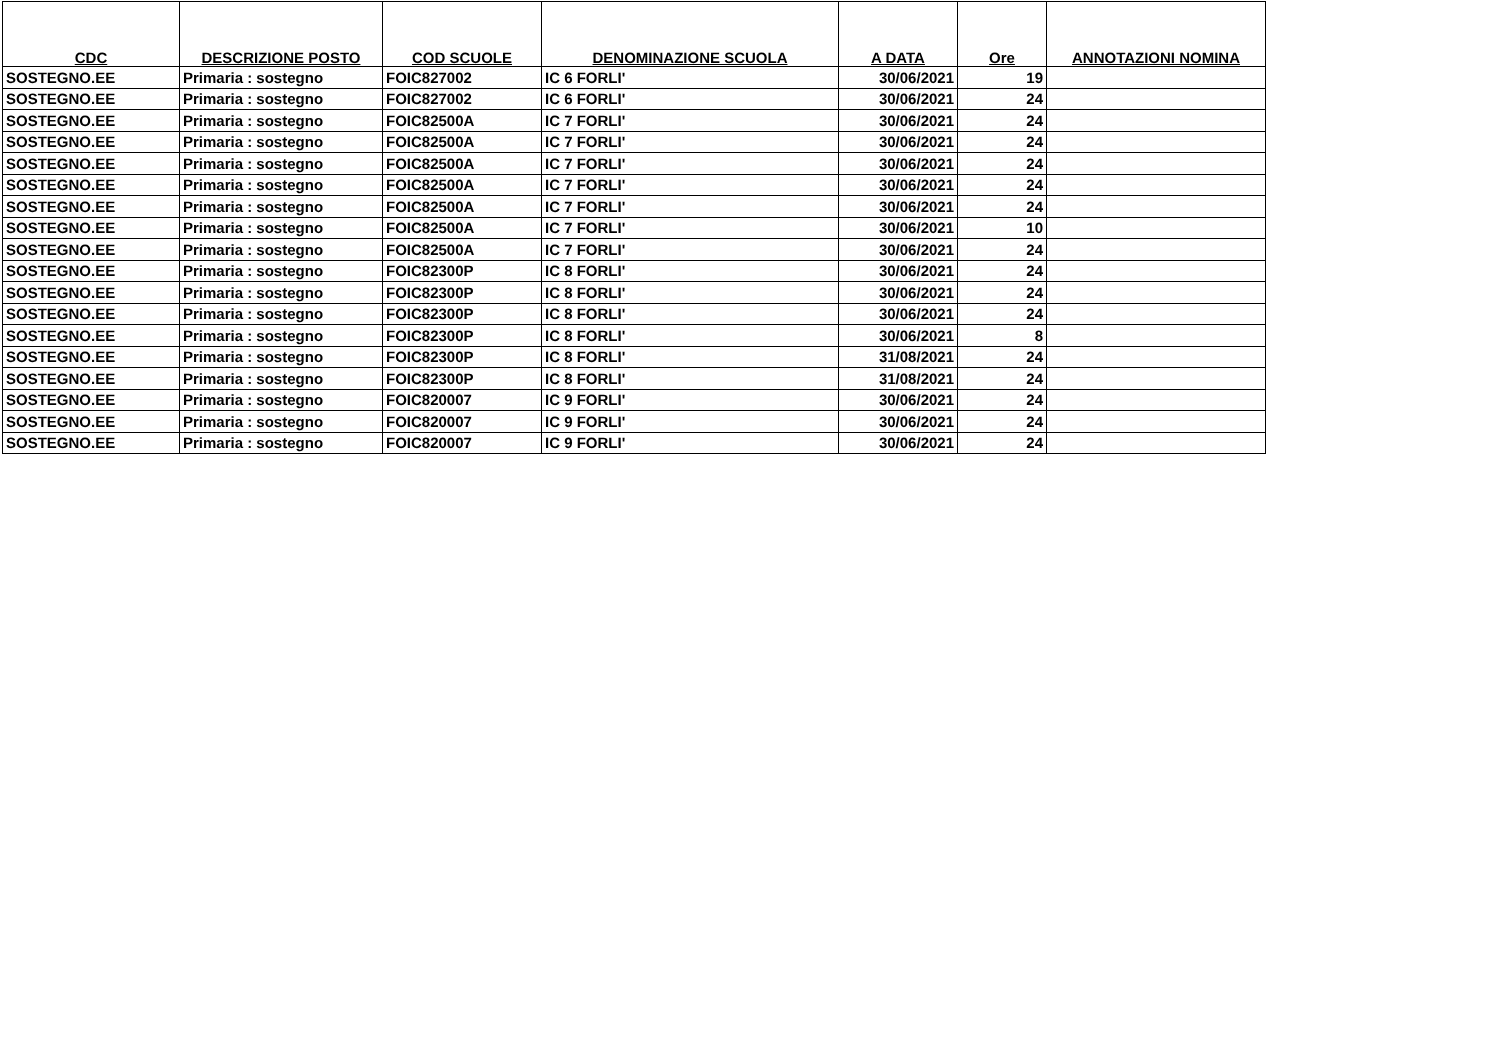| CDC | DESCRIZIONE POSTO | COD SCUOLE | DENOMINAZIONE SCUOLA | A DATA | Ore | ANNOTAZIONI NOMINA |
| --- | --- | --- | --- | --- | --- | --- |
| SOSTEGNO.EE | Primaria : sostegno | FOIC827002 | IC 6 FORLI' | 30/06/2021 | 19 | |
| SOSTEGNO.EE | Primaria : sostegno | FOIC827002 | IC 6 FORLI' | 30/06/2021 | 24 | |
| SOSTEGNO.EE | Primaria : sostegno | FOIC82500A | IC 7 FORLI' | 30/06/2021 | 24 | |
| SOSTEGNO.EE | Primaria : sostegno | FOIC82500A | IC 7 FORLI' | 30/06/2021 | 24 | |
| SOSTEGNO.EE | Primaria : sostegno | FOIC82500A | IC 7 FORLI' | 30/06/2021 | 24 | |
| SOSTEGNO.EE | Primaria : sostegno | FOIC82500A | IC 7 FORLI' | 30/06/2021 | 24 | |
| SOSTEGNO.EE | Primaria : sostegno | FOIC82500A | IC 7 FORLI' | 30/06/2021 | 24 | |
| SOSTEGNO.EE | Primaria : sostegno | FOIC82500A | IC 7 FORLI' | 30/06/2021 | 10 | |
| SOSTEGNO.EE | Primaria : sostegno | FOIC82500A | IC 7 FORLI' | 30/06/2021 | 24 | |
| SOSTEGNO.EE | Primaria : sostegno | FOIC82300P | IC 8 FORLI' | 30/06/2021 | 24 | |
| SOSTEGNO.EE | Primaria : sostegno | FOIC82300P | IC 8 FORLI' | 30/06/2021 | 24 | |
| SOSTEGNO.EE | Primaria : sostegno | FOIC82300P | IC 8 FORLI' | 30/06/2021 | 24 | |
| SOSTEGNO.EE | Primaria : sostegno | FOIC82300P | IC 8 FORLI' | 30/06/2021 | 8 | |
| SOSTEGNO.EE | Primaria : sostegno | FOIC82300P | IC 8 FORLI' | 31/08/2021 | 24 | |
| SOSTEGNO.EE | Primaria : sostegno | FOIC82300P | IC 8 FORLI' | 31/08/2021 | 24 | |
| SOSTEGNO.EE | Primaria : sostegno | FOIC820007 | IC 9 FORLI' | 30/06/2021 | 24 | |
| SOSTEGNO.EE | Primaria : sostegno | FOIC820007 | IC 9 FORLI' | 30/06/2021 | 24 | |
| SOSTEGNO.EE | Primaria : sostegno | FOIC820007 | IC 9 FORLI' | 30/06/2021 | 24 | |